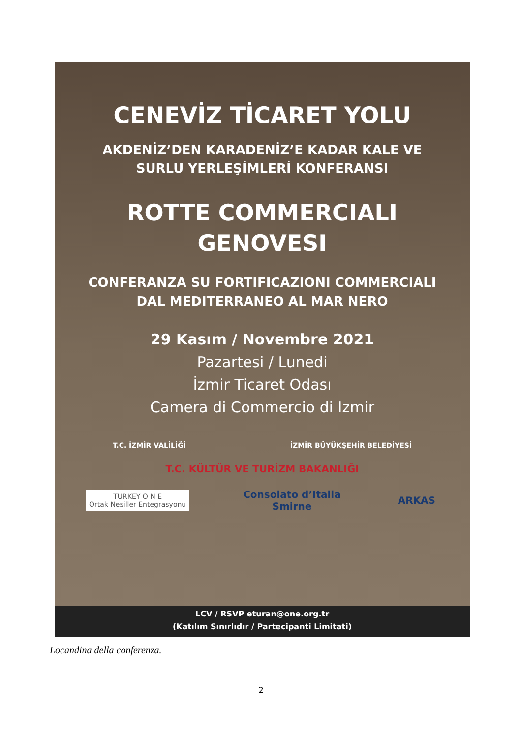CENEVİZ TİCARET YOLU
AKDENİZ’DEN KARADENİZ’E KADAR KALE VE
SURLU YERLEŞİMLERİ KONFERANSI
ROTTE COMMERCIALI
GENOVESI
CONFERANZA SU FORTIFICAZIONI COMMERCIALI
DAL MEDITERRANEO AL MAR NERO
29 Kasım / Novembre 2021
Pazartesi / Lunedi
İzmir Ticaret Odası
Camera di Commercio di Izmir
T.C. İZMİR VALİLİĞİ
İZMİR BÜYÜKŞEHİR BELEDİYESİ
T.C. KÜLTÜR VE TURİZM BAKANLIĞI
TURKEY O N E
Ortak Nesiller Entegrasyonu
Consolato d’Italia
Smirne
ARKAS
LCV / RSVP eturan@one.org.tr
(Katılım Sınırlıdır / Partecipanti Limitati)
Locandina della conferenza.
2